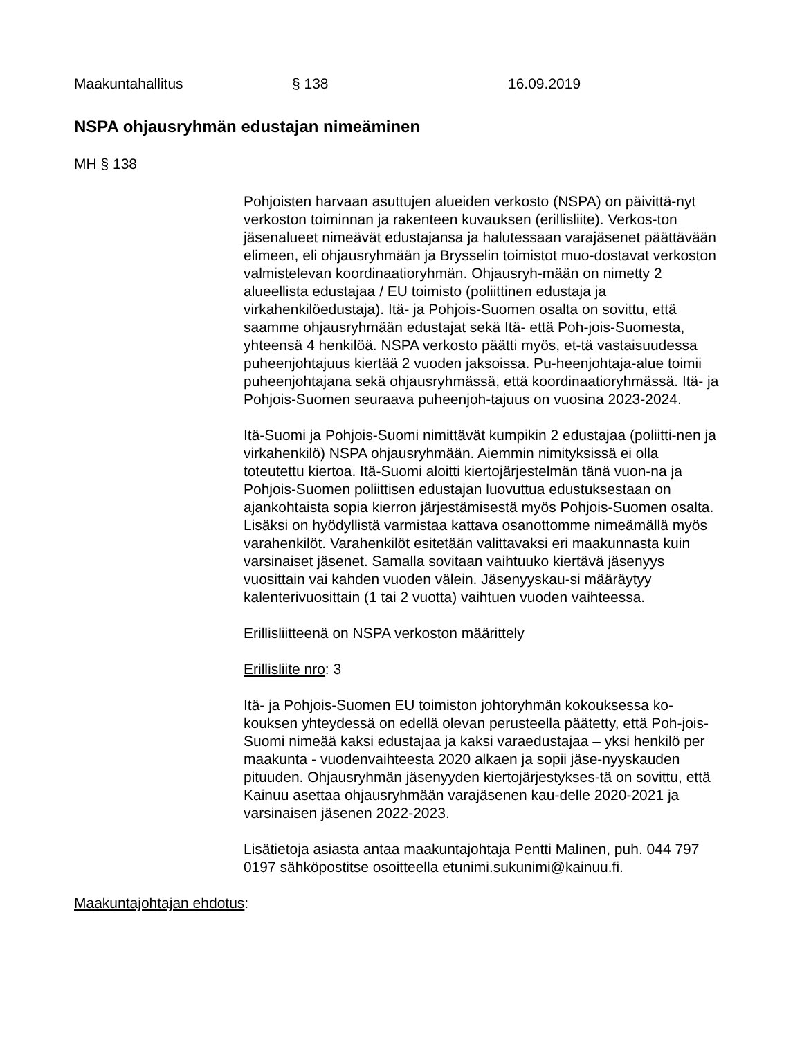Maakuntahallitus § 138 16.09.2019
NSPA ohjausryhmän edustajan nimeäminen
MH § 138
Pohjoisten harvaan asuttujen alueiden verkosto (NSPA) on päivittä-nyt verkoston toiminnan ja rakenteen kuvauksen (erillisliite). Verkos-ton jäsenalueet nimeävät edustajansa ja halutessaan varajäsenet päättävään elimeen, eli ohjausryhmään ja Brysselin toimistot muo-dostavat verkoston valmistelevan koordinaatioryhmän. Ohjausryh-mään on nimetty 2 alueellista edustajaa / EU toimisto (poliittinen edustaja ja virkahenkilöedustaja). Itä- ja Pohjois-Suomen osalta on sovittu, että saamme ohjausryhmään edustajat sekä Itä- että Poh-jois-Suomesta, yhteensä 4 henkilöä. NSPA verkosto päätti myös, et-tä vastaisuudessa puheenjohtajuus kiertää 2 vuoden jaksoissa. Pu-heenjohtaja-alue toimii puheenjohtajana sekä ohjausryhmässä, että koordinaatioryhmässä. Itä- ja Pohjois-Suomen seuraava puheenjoh-tajuus on vuosina 2023-2024.
Itä-Suomi ja Pohjois-Suomi nimittävät kumpikin 2 edustajaa (poliitti-nen ja virkahenkilö) NSPA ohjausryhmään. Aiemmin nimityksissä ei olla toteutettu kiertoa. Itä-Suomi aloitti kiertojärjestelmän tänä vuon-na ja Pohjois-Suomen poliittisen edustajan luovuttua edustuksestaan on ajankohtaista sopia kierron järjestämisestä myös Pohjois-Suomen osalta. Lisäksi on hyödyllistä varmistaa kattava osanottomme nimeämällä myös varahenkilöt. Varahenkilöt esitetään valittavaksi eri maakunnasta kuin varsinaiset jäsenet. Samalla sovitaan vaihtuuko kiertävä jäsenyys vuosittain vai kahden vuoden välein. Jäsenyyskau-si määräytyy kalenterivuosittain (1 tai 2 vuotta) vaihtuen vuoden vaihteessa.
Erillisliitteenä on NSPA verkoston määrittely
Erillisliite nro: 3
Itä- ja Pohjois-Suomen EU toimiston johtoryhmän kokouksessa ko-kouksen yhteydessä on edellä olevan perusteella päätetty, että Poh-jois-Suomi nimeää kaksi edustajaa ja kaksi varaedustajaa – yksi henkilö per maakunta - vuodenvaihteesta 2020 alkaen ja sopii jäse-nyyskauden pituuden. Ohjausryhmän jäsenyyden kiertojärjestykses-tä on sovittu, että Kainuu asettaa ohjausryhmään varajäsenen kau-delle 2020-2021 ja varsinaisen jäsenen 2022-2023.
Lisätietoja asiasta antaa maakuntajohtaja Pentti Malinen, puh. 044 797 0197 sähköpostitse osoitteella etunimi.sukunimi@kainuu.fi.
Maakuntajohtajan ehdotus: